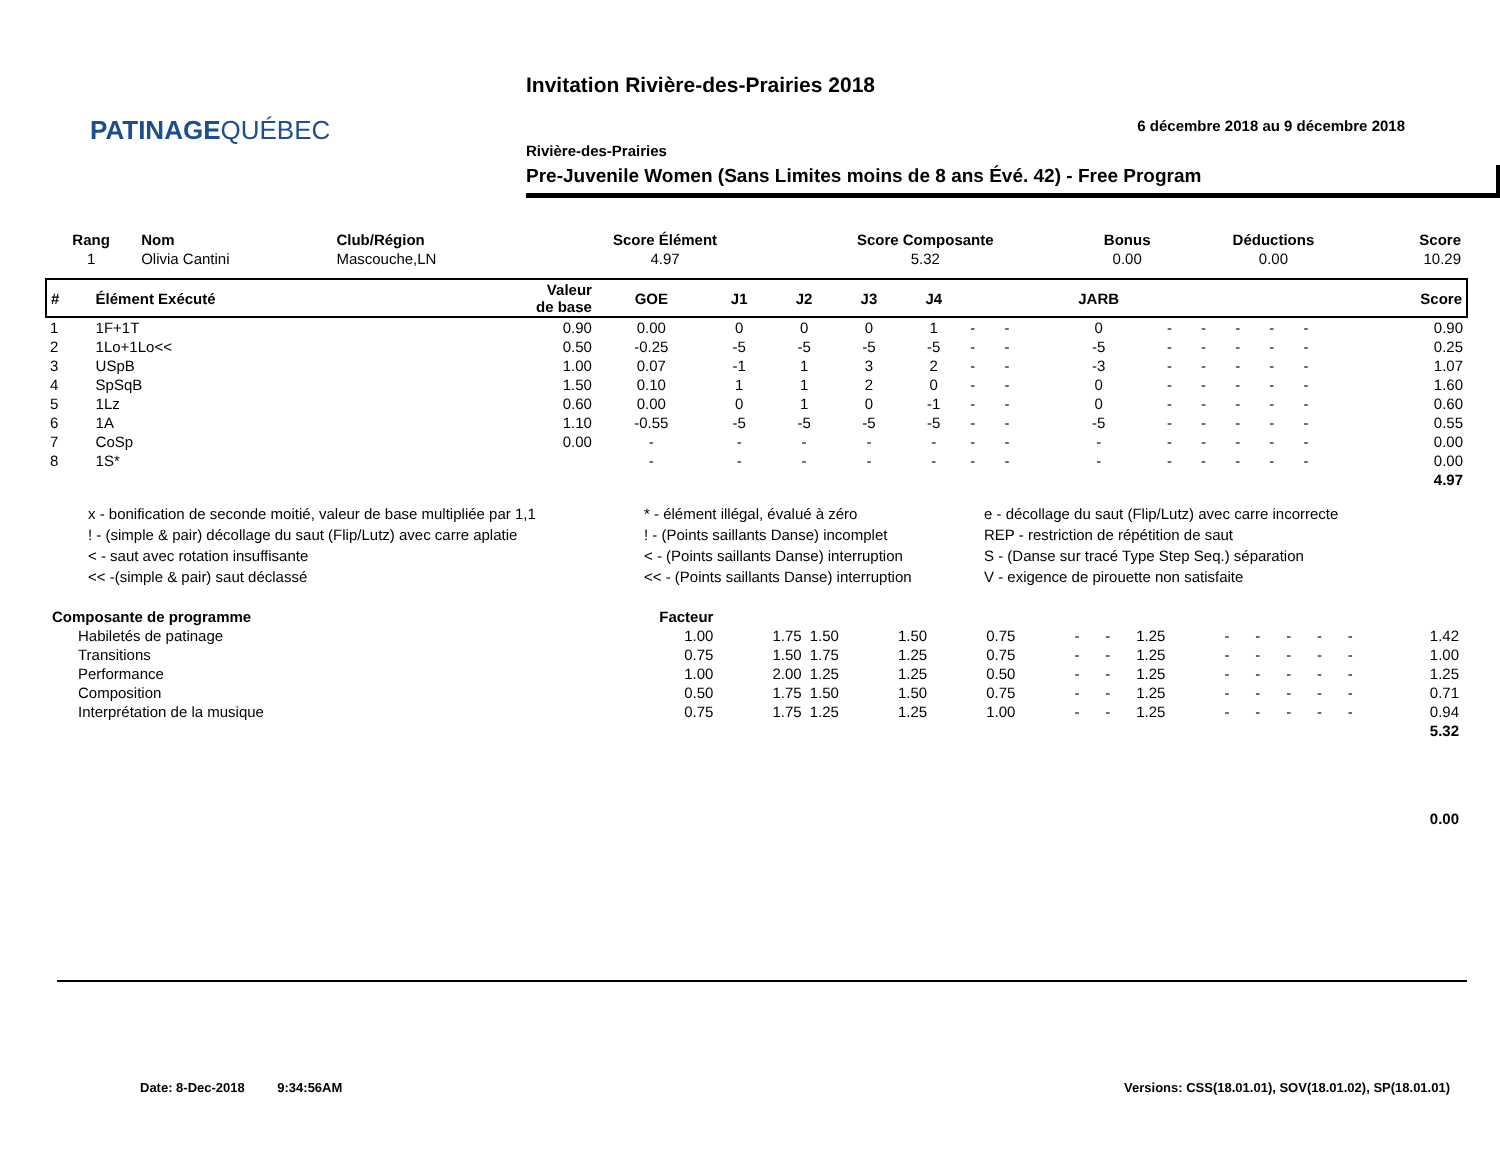PATINAGEQUÉBEC
Invitation Rivière-des-Prairies 2018
6 décembre 2018 au 9 décembre 2018
Rivière-des-Prairies
Pre-Juvenile Women (Sans Limites moins de 8 ans Évé. 42) - Free Program
| Rang | Nom | Club/Région | Score Élément | Score Composante | Bonus | Déductions | Score |
| --- | --- | --- | --- | --- | --- | --- | --- |
| 1 | Olivia Cantini | Mascouche,LN | 4.97 | 5.32 | 0.00 | 0.00 | 10.29 |
| # | Élément Exécuté | Valeur de base | GOE | J1 | J2 | J3 | J4 | | | JARB | | | | | | Score |
| --- | --- | --- | --- | --- | --- | --- | --- | --- | --- | --- | --- | --- | --- | --- | --- | --- |
| 1 | 1F+1T | 0.90 | 0.00 | 0 | 0 | 0 | 1 | - | - | 0 | - | - | - | - | - | 0.90 |
| 2 | 1Lo+1Lo<< | 0.50 | -0.25 | -5 | -5 | -5 | -5 | - | - | -5 | - | - | - | - | - | 0.25 |
| 3 | USpB | 1.00 | 0.07 | -1 | 1 | 3 | 2 | - | - | -3 | - | - | - | - | - | 1.07 |
| 4 | SpSqB | 1.50 | 0.10 | 1 | 1 | 2 | 0 | - | - | 0 | - | - | - | - | - | 1.60 |
| 5 | 1Lz | 0.60 | 0.00 | 0 | 1 | 0 | -1 | - | - | 0 | - | - | - | - | - | 0.60 |
| 6 | 1A | 1.10 | -0.55 | -5 | -5 | -5 | -5 | - | - | -5 | - | - | - | - | - | 0.55 |
| 7 | CoSp | 0.00 | - | - | - | - | - | - | - | - | - | - | - | - | - | 0.00 |
| 8 | 1S* | | - | - | - | - | - | - | - | - | - | - | - | - | - | 0.00 |
| 4.97 | | | | | | | | | | | | | | | | |
| x - bonification de seconde moitié, valeur de base multipliée par 1,1 | * - élément illégal, évalué à zéro | e - décollage du saut (Flip/Lutz) avec carre incorrecte |
| ! - (simple & pair) décollage du saut (Flip/Lutz) avec carre aplatie | ! - (Points saillants Danse) incomplet | REP - restriction de répétition de saut |
| < - saut avec rotation insuffisante | < - (Points saillants Danse) interruption | S - (Danse sur tracé Type Step Seq.) séparation |
| << -(simple & pair) saut déclassé | << - (Points saillants Danse) interruption | V - exigence de pirouette non satisfaite |
| Composante de programme | Facteur | | | | | | | | | | | | | |
| Habiletés de patinage | 1.00 | 1.75 | 1.50 | 1.50 | 0.75 | - | - | 1.25 | - | - | - | - | - | 1.42 |
| Transitions | 0.75 | 1.50 | 1.75 | 1.25 | 0.75 | - | - | 1.25 | - | - | - | - | - | 1.00 |
| Performance | 1.00 | 2.00 | 1.25 | 1.25 | 0.50 | - | - | 1.25 | - | - | - | - | - | 1.25 |
| Composition | 0.50 | 1.75 | 1.50 | 1.50 | 0.75 | - | - | 1.25 | - | - | - | - | - | 0.71 |
| Interprétation de la musique | 0.75 | 1.75 | 1.25 | 1.25 | 1.00 | - | - | 1.25 | - | - | - | - | - | 0.94 |
| 5.32 | | | | | | | | | | | | | | |
| 0.00 | | | | | | | | | | | | | | |
Date: 8-Dec-2018 9:34:56AM
Versions: CSS(18.01.01), SOV(18.01.02), SP(18.01.01)